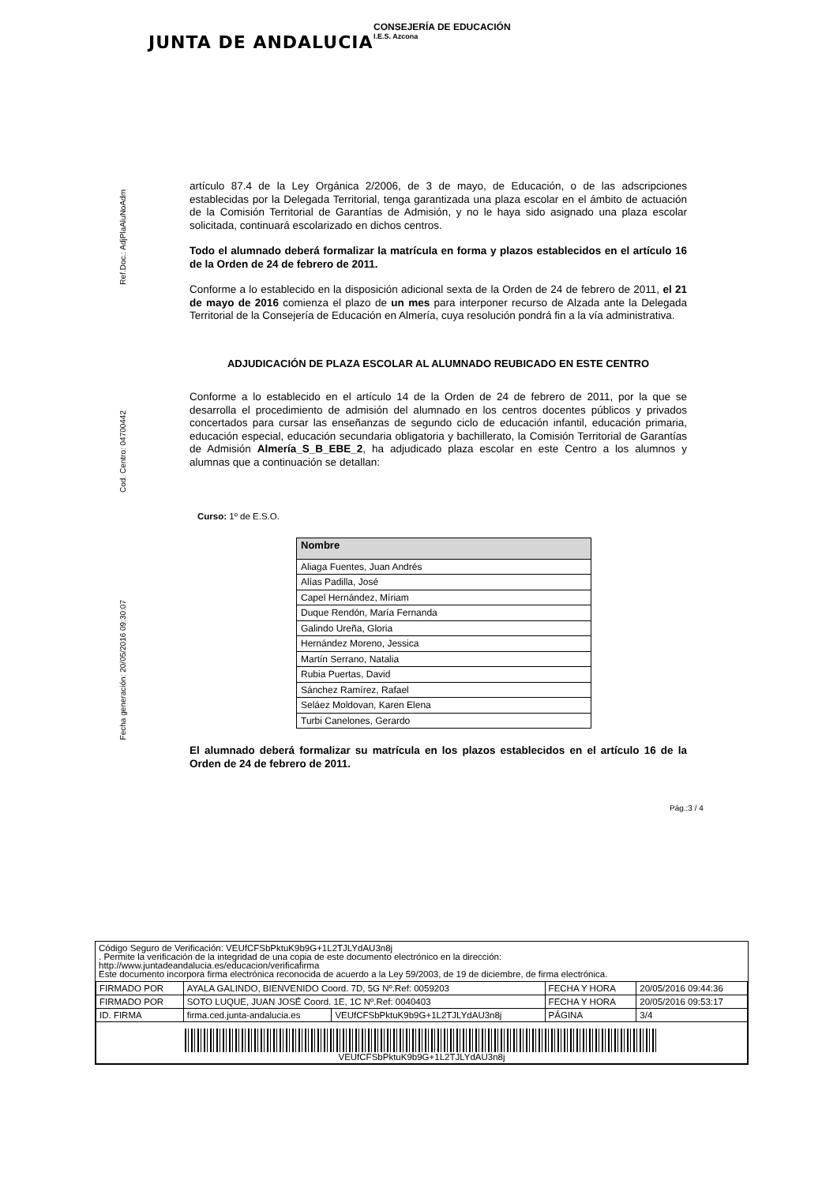JUNTA DE ANDALUCIA
CONSEJERÍA DE EDUCACIÓN
I.E.S. Azcona
Ref.Doc.: AdjPlaAluNoAdm
Cod. Centro: 04700442
Fecha generación: 20/05/2016 09:30:07
artículo 87.4 de la Ley Orgánica 2/2006, de 3 de mayo, de Educación, o de las adscripciones establecidas por la Delegada Territorial, tenga garantizada una plaza escolar en el ámbito de actuación de la Comisión Territorial de Garantías de Admisión, y no le haya sido asignado una plaza escolar solicitada, continuará escolarizado en dichos centros.
Todo el alumnado deberá formalizar la matrícula en forma y plazos establecidos en el artículo 16 de la Orden de 24 de febrero de 2011.
Conforme a lo establecido en la disposición adicional sexta de la Orden de 24 de febrero de 2011, el 21 de mayo de 2016 comienza el plazo de un mes para interponer recurso de Alzada ante la Delegada Territorial de la Consejería de Educación en Almería, cuya resolución pondrá fin a la vía administrativa.
ADJUDICACIÓN DE PLAZA ESCOLAR AL ALUMNADO REUBICADO EN ESTE CENTRO
Conforme a lo establecido en el artículo 14 de la Orden de 24 de febrero de 2011, por la que se desarrolla el procedimiento de admisión del alumnado en los centros docentes públicos y privados concertados para cursar las enseñanzas de segundo ciclo de educación infantil, educación primaria, educación especial, educación secundaria obligatoria y bachillerato, la Comisión Territorial de Garantías de Admisión Almería_S_B_EBE_2, ha adjudicado plaza escolar en este Centro a los alumnos y alumnas que a continuación se detallan:
Curso: 1º de E.S.O.
| Nombre |
| --- |
| Aliaga Fuentes, Juan Andrés |
| Alías Padilla, José |
| Capel Hernández, Míriam |
| Duque Rendón, María Fernanda |
| Galindo Ureña, Gloria |
| Hernández Moreno, Jessica |
| Martín Serrano, Natalia |
| Rubia Puertas, David |
| Sánchez Ramírez, Rafael |
| Seláez Moldovan, Karen Elena |
| Turbi Canelones, Gerardo |
El alumnado deberá formalizar su matrícula en los plazos establecidos en el artículo 16 de la Orden de 24 de febrero de 2011.
Pág.:3 / 4
Código Seguro de Verificación: VEUfCFSbPktuK9b9G+1L2TJLYdAU3n8j
. Permite la verificación de la integridad de una copia de este documento electrónico en la dirección:
http://www.juntadeandalucia.es/educacion/verificafirma
Este documento incorpora firma electrónica reconocida de acuerdo a la Ley 59/2003, de 19 de diciembre, de firma electrónica.
| FIRMADO POR | AYALA GALINDO, BIENVENIDO Coord. 7D, 5G Nº.Ref: 0059203 | | FECHA Y HORA | 20/05/2016 09:44:36 |
| FIRMADO POR | SOTO LUQUE, JUAN JOSÉ Coord. 1E, 1C Nº.Ref: 0040403 | | FECHA Y HORA | 20/05/2016 09:53:17 |
| ID. FIRMA | firma.ced.junta-andalucia.es | VEUfCFSbPktuK9b9G+1L2TJLYdAU3n8j | PÁGINA | 3/4 |
| VEUfCFSbPktuK9b9G+1L2TJLYdAU3n8j | | | | |